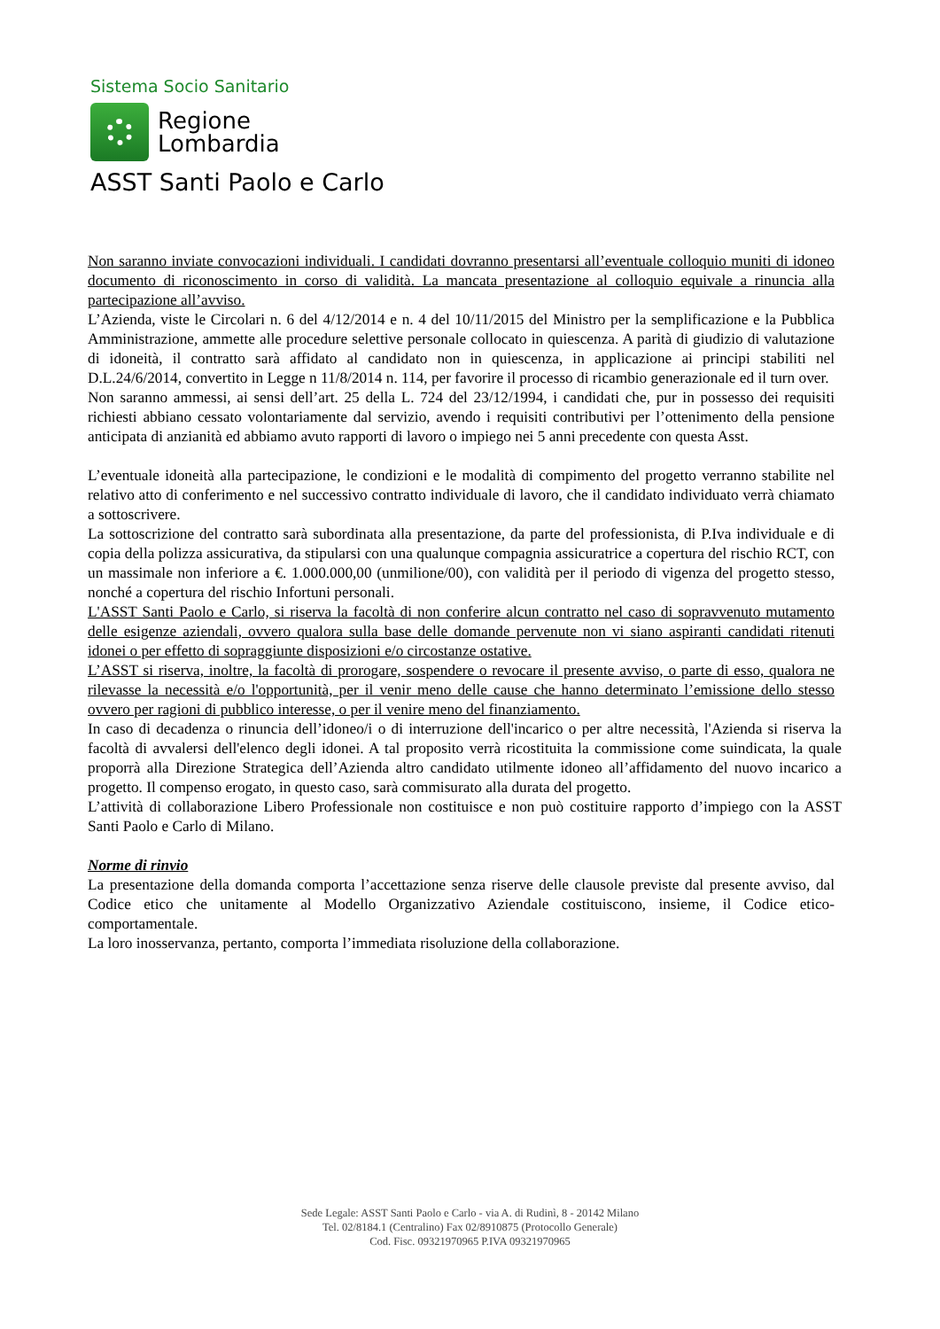Sistema Socio Sanitario
Regione
Lombardia
ASST Santi Paolo e Carlo
Non saranno inviate convocazioni individuali. I candidati dovranno presentarsi all’eventuale colloquio muniti di idoneo documento di riconoscimento in corso di validità. La mancata presentazione al colloquio equivale a rinuncia alla partecipazione all’avviso.
L’Azienda, viste le Circolari n. 6 del 4/12/2014 e n. 4 del 10/11/2015 del Ministro per la semplificazione e la Pubblica Amministrazione, ammette alle procedure selettive personale collocato in quiescenza. A parità di giudizio di valutazione di idoneità, il contratto sarà affidato al candidato non in quiescenza, in applicazione ai principi stabiliti nel D.L.24/6/2014, convertito in Legge n 11/8/2014 n. 114, per favorire il processo di ricambio generazionale ed il turn over.
Non saranno ammessi, ai sensi dell’art. 25 della L. 724 del 23/12/1994, i candidati che, pur in possesso dei requisiti richiesti abbiano cessato volontariamente dal servizio, avendo i requisiti contributivi per l’ottenimento della pensione anticipata di anzianità ed abbiamo avuto rapporti di lavoro o impiego nei 5 anni precedente con questa Asst.
L’eventuale idoneità alla partecipazione, le condizioni e le modalità di compimento del progetto verranno stabilite nel relativo atto di conferimento e nel successivo contratto individuale di lavoro, che il candidato individuato verrà chiamato a sottoscrivere.
La sottoscrizione del contratto sarà subordinata alla presentazione, da parte del professionista, di P.Iva individuale e di copia della polizza assicurativa, da stipularsi con una qualunque compagnia assicuratrice a copertura del rischio RCT, con un massimale non inferiore a €. 1.000.000,00 (unmilione/00), con validità per il periodo di vigenza del progetto stesso, nonché a copertura del rischio Infortuni personali.
L'ASST Santi Paolo e Carlo, si riserva la facoltà di non conferire alcun contratto nel caso di sopravvenuto mutamento delle esigenze aziendali, ovvero qualora sulla base delle domande pervenute non vi siano aspiranti candidati ritenuti idonei o per effetto di sopraggiunte disposizioni e/o circostanze ostative.
L’ASST si riserva, inoltre, la facoltà di prorogare, sospendere o revocare il presente avviso, o parte di esso, qualora ne rilevasse la necessità e/o l'opportunità, per il venir meno delle cause che hanno determinato l’emissione dello stesso ovvero per ragioni di pubblico interesse, o per il venire meno del finanziamento.
In caso di decadenza o rinuncia dell’idoneo/i o di interruzione dell'incarico o per altre necessità, l'Azienda si riserva la facoltà di avvalersi dell'elenco degli idonei. A tal proposito verrà ricostituita la commissione come suindicata, la quale proporrà alla Direzione Strategica dell’Azienda altro candidato utilmente idoneo all’affidamento del nuovo incarico a progetto. Il compenso erogato, in questo caso, sarà commisurato alla durata del progetto.
L’attività di collaborazione Libero Professionale non costituisce e non può costituire rapporto d’impiego con la ASST Santi Paolo e Carlo di Milano.
Norme di rinvio
La presentazione della domanda comporta l’accettazione senza riserve delle clausole previste dal presente avviso, dal Codice etico che unitamente al Modello Organizzativo Aziendale costituiscono, insieme, il Codice etico-comportamentale.
La loro inosservanza, pertanto, comporta l’immediata risoluzione della collaborazione.
Sede Legale: ASST Santi Paolo e Carlo - via A. di Rudinì, 8 - 20142 Milano
Tel. 02/8184.1 (Centralino) Fax 02/8910875 (Protocollo Generale)
Cod. Fisc. 09321970965 P.IVA 09321970965